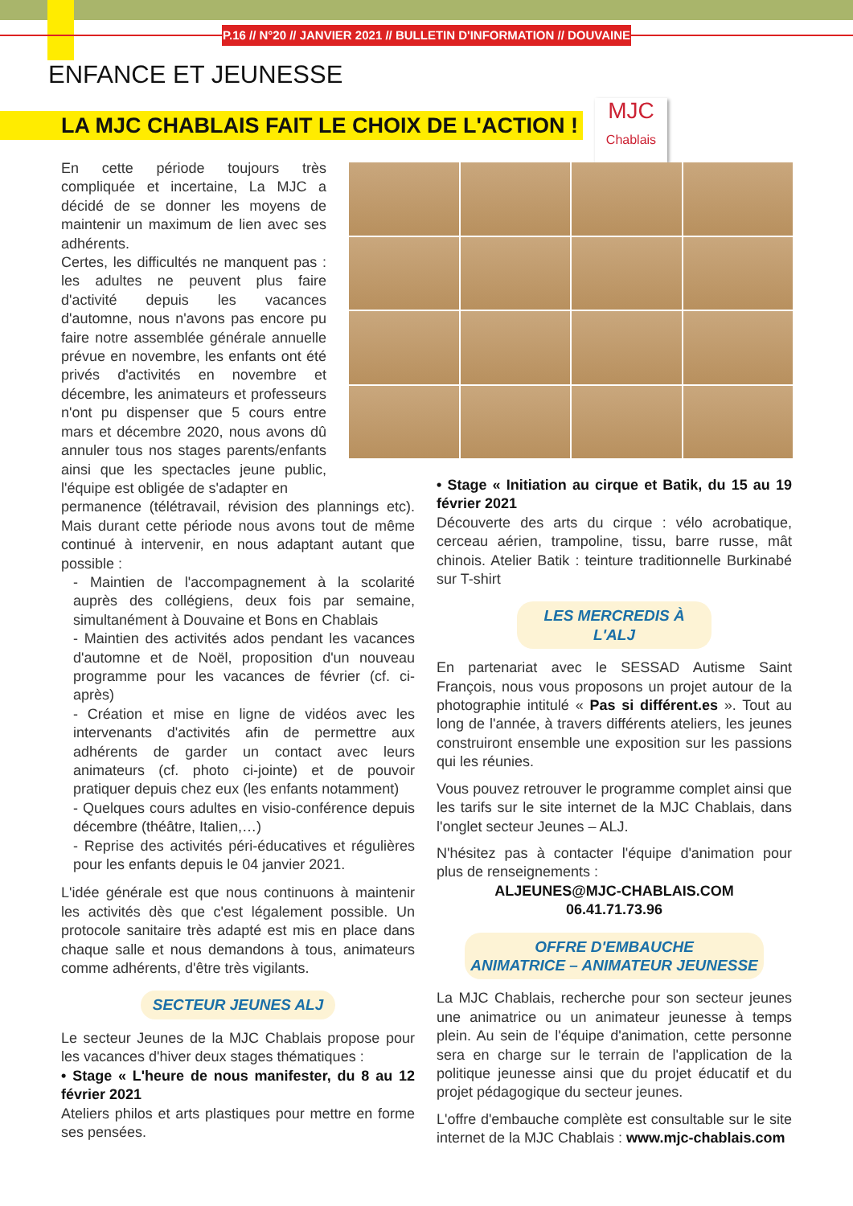P.16 // N°20 // JANVIER 2021 // BULLETIN D'INFORMATION // DOUVAINE
ENFANCE ET JEUNESSE
LA MJC CHABLAIS FAIT LE CHOIX DE L'ACTION !
MJC
Chablais
En cette période toujours très compliquée et incertaine, La MJC a décidé de se donner les moyens de maintenir un maximum de lien avec ses adhérents.
Certes, les difficultés ne manquent pas : les adultes ne peuvent plus faire d'activité depuis les vacances d'automne, nous n'avons pas encore pu faire notre assemblée générale annuelle prévue en novembre, les enfants ont été privés d'activités en novembre et décembre, les animateurs et professeurs n'ont pu dispenser que 5 cours entre mars et décembre 2020, nous avons dû annuler tous nos stages parents/enfants ainsi que les spectacles jeune public, l'équipe est obligée de s'adapter en
permanence (télétravail, révision des plannings etc). Mais durant cette période nous avons tout de même continué à intervenir, en nous adaptant autant que possible :
- Maintien de l'accompagnement à la scolarité auprès des collégiens, deux fois par semaine, simultanément à Douvaine et Bons en Chablais
- Maintien des activités ados pendant les vacances d'automne et de Noël, proposition d'un nouveau programme pour les vacances de février (cf. ci-après)
- Création et mise en ligne de vidéos avec les intervenants d'activités afin de permettre aux adhérents de garder un contact avec leurs animateurs (cf. photo ci-jointe) et de pouvoir pratiquer depuis chez eux (les enfants notamment)
- Quelques cours adultes en visio-conférence depuis décembre (théâtre, Italien,…)
- Reprise des activités péri-éducatives et régulières pour les enfants depuis le 04 janvier 2021.
L'idée générale est que nous continuons à maintenir les activités dès que c'est légalement possible. Un protocole sanitaire très adapté est mis en place dans chaque salle et nous demandons à tous, animateurs comme adhérents, d'être très vigilants.
SECTEUR JEUNES ALJ
Le secteur Jeunes de la MJC Chablais propose pour les vacances d'hiver deux stages thématiques :
• Stage « L'heure de nous manifester, du 8 au 12 février 2021
Ateliers philos et arts plastiques pour mettre en forme ses pensées.
• Stage « Initiation au cirque et Batik, du 15 au 19 février 2021
Découverte des arts du cirque : vélo acrobatique, cerceau aérien, trampoline, tissu, barre russe, mât chinois. Atelier Batik : teinture traditionnelle Burkinabé sur T-shirt
LES MERCREDIS À L'ALJ
En partenariat avec le SESSAD Autisme Saint François, nous vous proposons un projet autour de la photographie intitulé « Pas si différent.es ». Tout au long de l'année, à travers différents ateliers, les jeunes construiront ensemble une exposition sur les passions qui les réunies.
Vous pouvez retrouver le programme complet ainsi que les tarifs sur le site internet de la MJC Chablais, dans l'onglet secteur Jeunes – ALJ.
N'hésitez pas à contacter l'équipe d'animation pour plus de renseignements :
ALJEUNES@MJC-CHABLAIS.COM
06.41.71.73.96
OFFRE D'EMBAUCHE
ANIMATRICE – ANIMATEUR JEUNESSE
La MJC Chablais, recherche pour son secteur jeunes une animatrice ou un animateur jeunesse à temps plein. Au sein de l'équipe d'animation, cette personne sera en charge sur le terrain de l'application de la politique jeunesse ainsi que du projet éducatif et du projet pédagogique du secteur jeunes.
L'offre d'embauche complète est consultable sur le site internet de la MJC Chablais : www.mjc-chablais.com